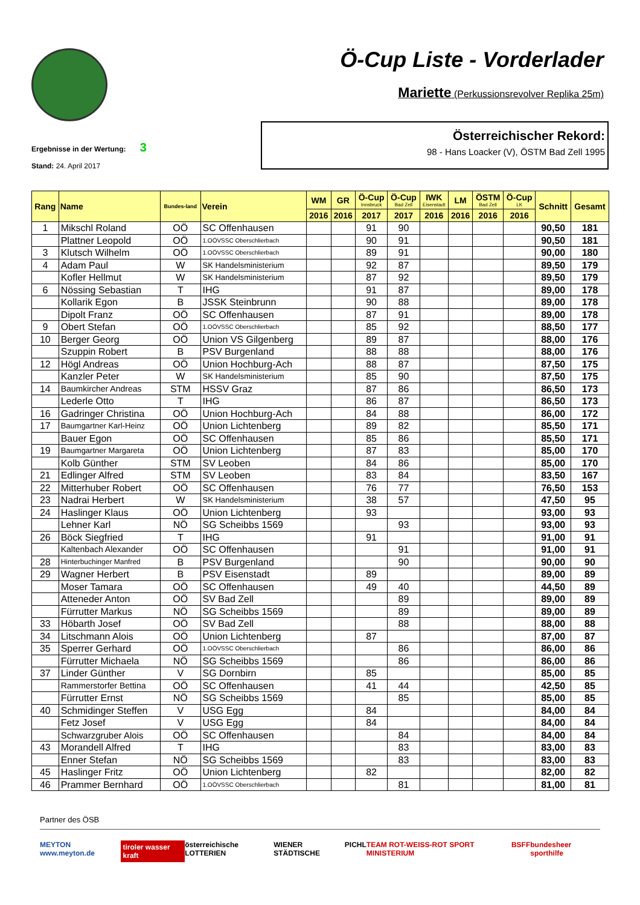Ö-Cup Liste - Vorderlader
Mariette (Perkussionsrevolver Replika 25m)
Ergebnisse in der Wertung: 3
Stand: 24. April 2017
Österreichischer Rekord:
98 - Hans Loacker (V), ÖSTM Bad Zell 1995
| Rang | Name | Bundes-land | Verein | WM | GR | Ö-Cup Innsbruck | Ö-Cup Bad Zell | IWK Eisenstadt | LM | ÖSTM Bad Zell | Ö-Cup LK | Schnitt | Gesamt |
| --- | --- | --- | --- | --- | --- | --- | --- | --- | --- | --- | --- | --- | --- |
| | | | | 2016 | 2016 | 2017 | 2017 | 2016 | 2016 | 2016 | 2016 | | |
| 1 | Mikschl Roland | OÖ | SC Offenhausen | | | 91 | 90 | | | | | 90,50 | 181 |
| | Plattner Leopold | OÖ | 1.OÖVSSC Oberschlierbach | | | 90 | 91 | | | | | 90,50 | 181 |
| 3 | Klutsch Wilhelm | OÖ | 1.OÖVSSC Oberschlierbach | | | 89 | 91 | | | | | 90,00 | 180 |
| 4 | Adam Paul | W | SK Handelsministerium | | | 92 | 87 | | | | | 89,50 | 179 |
| | Kofler Hellmut | W | SK Handelsministerium | | | 87 | 92 | | | | | 89,50 | 179 |
| 6 | Nössing Sebastian | T | IHG | | | 91 | 87 | | | | | 89,00 | 178 |
| | Kollarik Egon | B | JSSK Steinbrunn | | | 90 | 88 | | | | | 89,00 | 178 |
| | Dipolt Franz | OÖ | SC Offenhausen | | | 87 | 91 | | | | | 89,00 | 178 |
| 9 | Obert Stefan | OÖ | 1.OÖVSSC Oberschlierbach | | | 85 | 92 | | | | | 88,50 | 177 |
| 10 | Berger Georg | OÖ | Union VS Gilgenberg | | | 89 | 87 | | | | | 88,00 | 176 |
| | Szuppin Robert | B | PSV Burgenland | | | 88 | 88 | | | | | 88,00 | 176 |
| 12 | Högl Andreas | OÖ | Union Hochburg-Ach | | | 88 | 87 | | | | | 87,50 | 175 |
| | Kanzler Peter | W | SK Handelsministerium | | | 85 | 90 | | | | | 87,50 | 175 |
| 14 | Baumkircher Andreas | STM | HSSV Graz | | | 87 | 86 | | | | | 86,50 | 173 |
| | Lederle Otto | T | IHG | | | 86 | 87 | | | | | 86,50 | 173 |
| 16 | Gadringer Christina | OÖ | Union Hochburg-Ach | | | 84 | 88 | | | | | 86,00 | 172 |
| 17 | Baumgartner Karl-Heinz | OÖ | Union Lichtenberg | | | 89 | 82 | | | | | 85,50 | 171 |
| | Bauer Egon | OÖ | SC Offenhausen | | | 85 | 86 | | | | | 85,50 | 171 |
| 19 | Baumgartner Margareta | OÖ | Union Lichtenberg | | | 87 | 83 | | | | | 85,00 | 170 |
| | Kolb Günther | STM | SV Leoben | | | 84 | 86 | | | | | 85,00 | 170 |
| 21 | Edlinger Alfred | STM | SV Leoben | | | 83 | 84 | | | | | 83,50 | 167 |
| 22 | Mitterhuber Robert | OÖ | SC Offenhausen | | | 76 | 77 | | | | | 76,50 | 153 |
| 23 | Nadrai Herbert | W | SK Handelsministerium | | | 38 | 57 | | | | | 47,50 | 95 |
| 24 | Haslinger Klaus | OÖ | Union Lichtenberg | | | 93 | | | | | | 93,00 | 93 |
| | Lehner Karl | NÖ | SG Scheibbs 1569 | | | | 93 | | | | | 93,00 | 93 |
| 26 | Böck Siegfried | T | IHG | | | 91 | | | | | | 91,00 | 91 |
| | Kaltenbach Alexander | OÖ | SC Offenhausen | | | | 91 | | | | | 91,00 | 91 |
| 28 | Hinterbuchinger Manfred | B | PSV Burgenland | | | | 90 | | | | | 90,00 | 90 |
| 29 | Wagner Herbert | B | PSV Eisenstadt | | | 89 | | | | | | 89,00 | 89 |
| | Moser Tamara | OÖ | SC Offenhausen | | | 49 | 40 | | | | | 44,50 | 89 |
| | Atteneder Anton | OÖ | SV Bad Zell | | | | 89 | | | | | 89,00 | 89 |
| | Fürrutter Markus | NÖ | SG Scheibbs 1569 | | | | 89 | | | | | 89,00 | 89 |
| 33 | Höbarth Josef | OÖ | SV Bad Zell | | | | 88 | | | | | 88,00 | 88 |
| 34 | Litschmann Alois | OÖ | Union Lichtenberg | | | 87 | | | | | | 87,00 | 87 |
| 35 | Sperrer Gerhard | OÖ | 1.OÖVSSC Oberschlierbach | | | | 86 | | | | | 86,00 | 86 |
| | Fürrutter Michaela | NÖ | SG Scheibbs 1569 | | | | 86 | | | | | 86,00 | 86 |
| 37 | Linder Günther | V | SG Dornbirn | | | 85 | | | | | | 85,00 | 85 |
| | Rammerstorfer Bettina | OÖ | SC Offenhausen | | | 41 | 44 | | | | | 42,50 | 85 |
| | Fürrutter Ernst | NÖ | SG Scheibbs 1569 | | | | 85 | | | | | 85,00 | 85 |
| 40 | Schmidinger Steffen | V | USG Egg | | | 84 | | | | | | 84,00 | 84 |
| | Fetz Josef | V | USG Egg | | | 84 | | | | | | 84,00 | 84 |
| | Schwarzgruber Alois | OÖ | SC Offenhausen | | | | 84 | | | | | 84,00 | 84 |
| 43 | Morandell Alfred | T | IHG | | | | 83 | | | | | 83,00 | 83 |
| | Enner Stefan | NÖ | SG Scheibbs 1569 | | | | 83 | | | | | 83,00 | 83 |
| 45 | Haslinger Fritz | OÖ | Union Lichtenberg | | | 82 | | | | | | 82,00 | 82 |
| 46 | Prammer Bernhard | OÖ | 1.OÖVSSC Oberschlierbach | | | | 81 | | | | | 81,00 | 81 |
Partner des ÖSB
MEYTON www.meyton.de tiroler wasser kraft österreichische LOTTERIEN WIENER STÄDTISCHE PICHL TEAM ROT-WEISS-ROT SPORT MINISTERIUM BSFF bundesheer sporthilfe